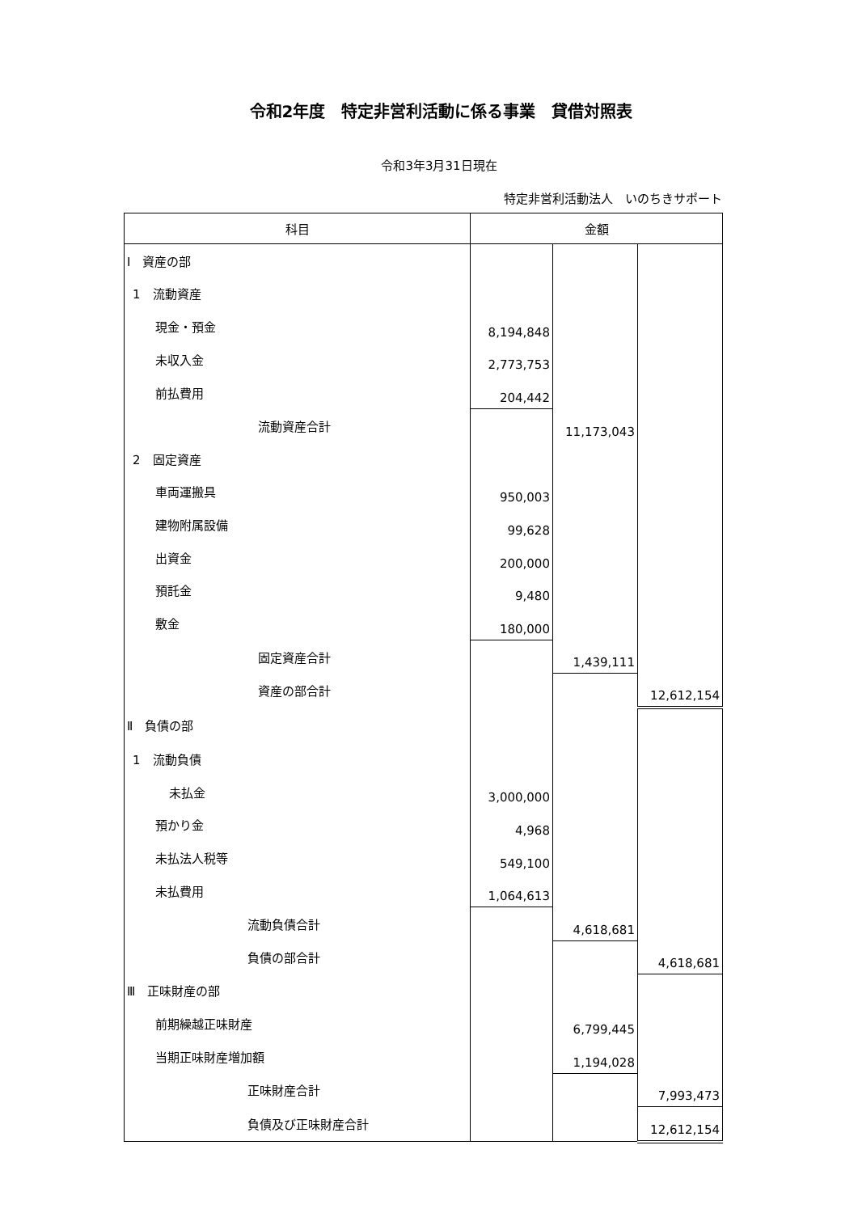令和2年度　特定非営利活動に係る事業　貸借対照表
令和3年3月31日現在
特定非営利活動法人　いのちきサポート
| 科目 | 金額 | | |
| --- | --- | --- | --- |
| Ⅰ 資産の部 | | | |
| 1 流動資産 | | | |
| 現金・預金 | 8,194,848 | | |
| 未収入金 | 2,773,753 | | |
| 前払費用 | 204,442 | | |
| 流動資産合計 | | 11,173,043 | |
| 2 固定資産 | | | |
| 車両運搬具 | 950,003 | | |
| 建物附属設備 | 99,628 | | |
| 出資金 | 200,000 | | |
| 預託金 | 9,480 | | |
| 敷金 | 180,000 | | |
| 固定資産合計 | | 1,439,111 | |
| 資産の部合計 | | | 12,612,154 |
| Ⅱ 負債の部 | | | |
| 1 流動負債 | | | |
| 未払金 | 3,000,000 | | |
| 預かり金 | 4,968 | | |
| 未払法人税等 | 549,100 | | |
| 未払費用 | 1,064,613 | | |
| 流動負債合計 | | 4,618,681 | |
| 負債の部合計 | | | 4,618,681 |
| Ⅲ 正味財産の部 | | | |
| 前期繰越正味財産 | | 6,799,445 | |
| 当期正味財産増加額 | | 1,194,028 | |
| 正味財産合計 | | | 7,993,473 |
| 負債及び正味財産合計 | | | 12,612,154 |